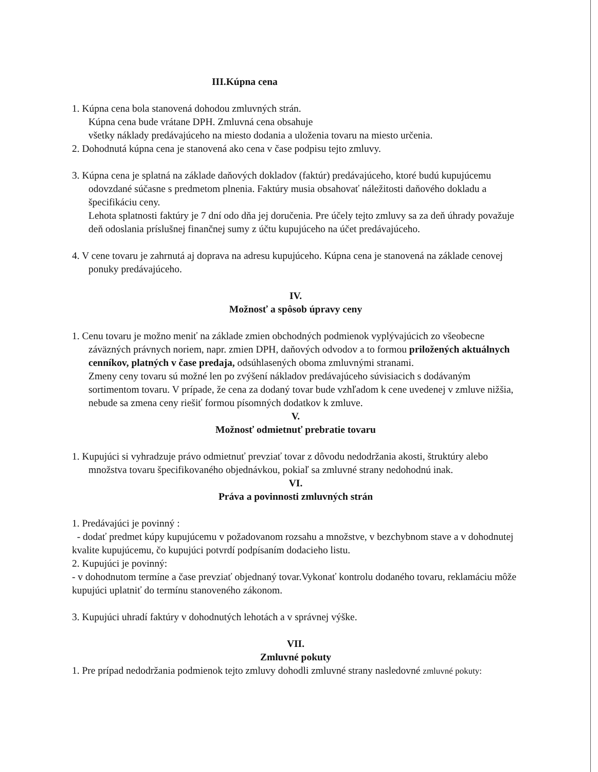III.Kúpna cena
1. Kúpna cena bola stanovená dohodou zmluvných strán.
Kúpna cena bude vrátane DPH. Zmluvná cena obsahuje
všetky náklady predávajúceho na miesto dodania a uloženia tovaru na miesto určenia.
2. Dohodnutá kúpna cena je stanovená ako cena v čase podpisu tejto zmluvy.
3. Kúpna cena je splatná na základe daňových dokladov (faktúr) predávajúceho, ktoré budú kupujúcemu odovzdané súčasne s predmetom plnenia. Faktúry musia obsahovať náležitosti daňového dokladu a špecifikáciu ceny.
Lehota splatnosti faktúry je 7 dní odo dňa jej doručenia. Pre účely tejto zmluvy sa za deň úhrady považuje deň odoslania príslušnej finančnej sumy z účtu kupujúceho na účet predávajúceho.
4. V cene tovaru je zahrnutá aj doprava na adresu kupujúceho. Kúpna cena je stanovená na základe cenovej ponuky predávajúceho.
IV.
Možnosť a spôsob úpravy ceny
1. Cenu tovaru je možno meniť na základe zmien obchodných podmienok vyplývajúcich zo všeobecne záväzných právnych noriem, napr. zmien DPH, daňových odvodov a to formou priložených aktuálnych cenníkov, platných v čase predaja, odsúhlasených oboma zmluvnými stranami.
Zmeny ceny tovaru sú možné len po zvýšení nákladov predávajúceho súvisiacich s dodávaným sortimentom tovaru. V prípade, že cena za dodaný tovar bude vzhľadom k cene uvedenej v zmluve nižšia, nebude sa zmena ceny riešiť formou písomných dodatkov k zmluve.
V.
Možnosť odmietnuť prebratie tovaru
1. Kupujúci si vyhradzuje právo odmietnuť prevziať tovar z dôvodu nedodržania akosti, štruktúry alebo množstva tovaru špecifikovaného objednávkou, pokiaľ sa zmluvné strany nedohodnú inak.
VI.
Práva a povinnosti zmluvných strán
1. Predávajúci je povinný :
- dodať predmet kúpy kupujúcemu v požadovanom rozsahu a množstve, v bezchybnom stave a v dohodnutej kvalite kupujúcemu, čo kupujúci potvrdí podpísaním dodacieho listu.
2. Kupujúci je povinný:
- v dohodnutom termíne a čase prevziať objednaný tovar.Vykonať kontrolu dodaného tovaru, reklamáciu môže kupujúci uplatniť do termínu stanoveného zákonom.
3. Kupujúci uhradí faktúry v dohodnutých lehotách a v správnej výške.
VII.
Zmluvné pokuty
1. Pre prípad nedodržania podmienok tejto zmluvy dohodli zmluvné strany nasledovné zmluvné pokuty: